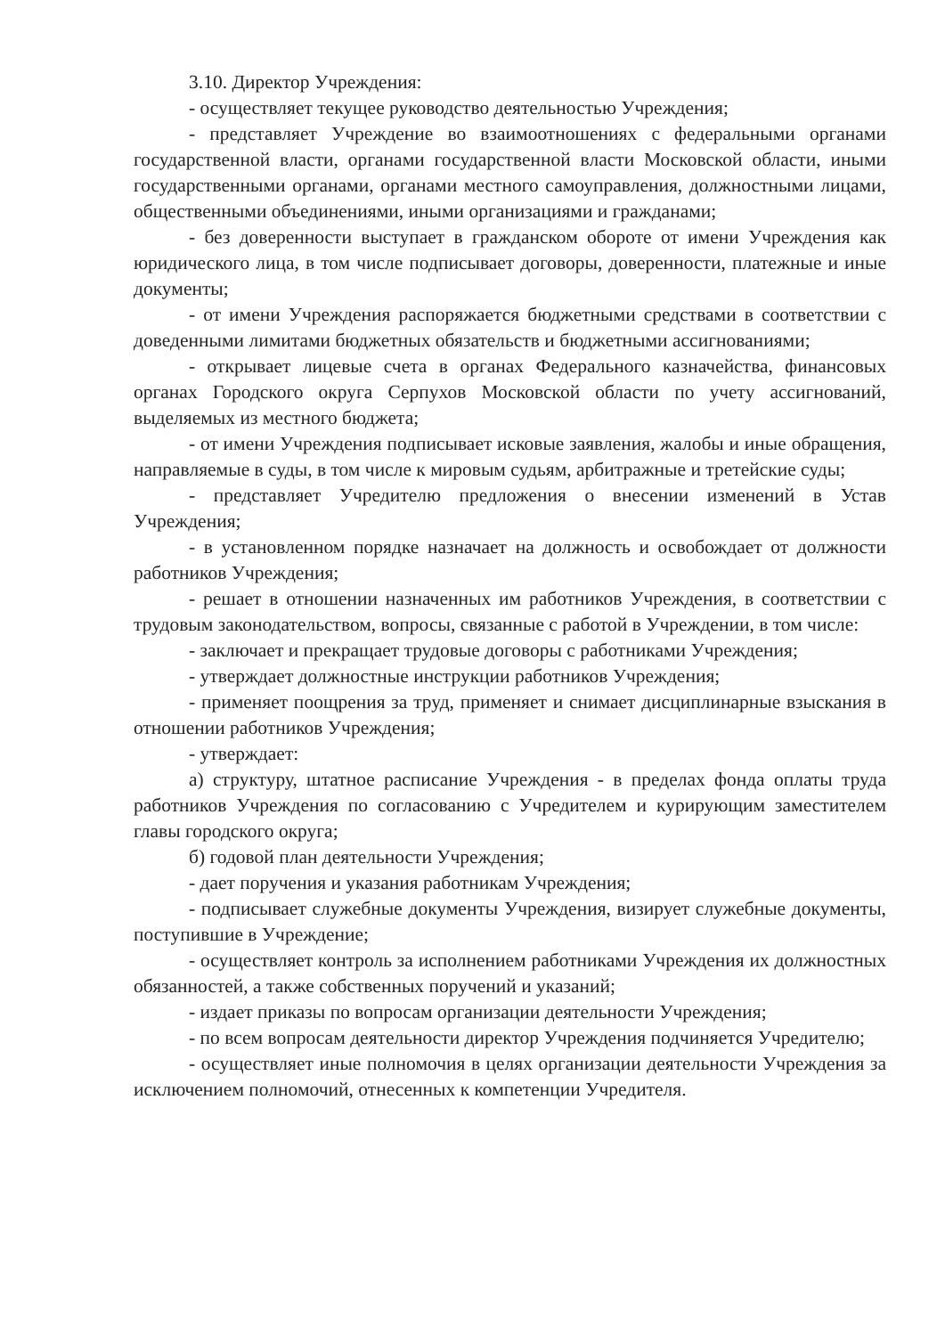3.10. Директор Учреждения:
- осуществляет текущее руководство деятельностью Учреждения;
- представляет Учреждение во взаимоотношениях с федеральными органами государственной власти, органами государственной власти Московской области, иными государственными органами, органами местного самоуправления, должностными лицами, общественными объединениями, иными организациями и гражданами;
- без доверенности выступает в гражданском обороте от имени Учреждения как юридического лица, в том числе подписывает договоры, доверенности, платежные и иные документы;
- от имени Учреждения распоряжается бюджетными средствами в соответствии с доведенными лимитами бюджетных обязательств и бюджетными ассигнованиями;
- открывает лицевые счета в органах Федерального казначейства, финансовых органах Городского округа Серпухов Московской области по учету ассигнований, выделяемых из местного бюджета;
- от имени Учреждения подписывает исковые заявления, жалобы и иные обращения, направляемые в суды, в том числе к мировым судьям, арбитражные и третейские суды;
- представляет Учредителю предложения о внесении изменений в Устав Учреждения;
- в установленном порядке назначает на должность и освобождает от должности работников Учреждения;
- решает в отношении назначенных им работников Учреждения, в соответствии с трудовым законодательством, вопросы, связанные с работой в Учреждении, в том числе:
- заключает и прекращает трудовые договоры с работниками Учреждения;
- утверждает должностные инструкции работников Учреждения;
- применяет поощрения за труд, применяет и снимает дисциплинарные взыскания в отношении работников Учреждения;
- утверждает:
а) структуру, штатное расписание Учреждения - в пределах фонда оплаты труда работников Учреждения по согласованию с Учредителем и курирующим заместителем главы городского округа;
б) годовой план деятельности Учреждения;
- дает поручения и указания работникам Учреждения;
- подписывает служебные документы Учреждения, визирует служебные документы, поступившие в Учреждение;
- осуществляет контроль за исполнением работниками Учреждения их должностных обязанностей, а также собственных поручений и указаний;
- издает приказы по вопросам организации деятельности Учреждения;
- по всем вопросам деятельности директор Учреждения подчиняется Учредителю;
- осуществляет иные полномочия в целях организации деятельности Учреждения за исключением полномочий, отнесенных к компетенции Учредителя.